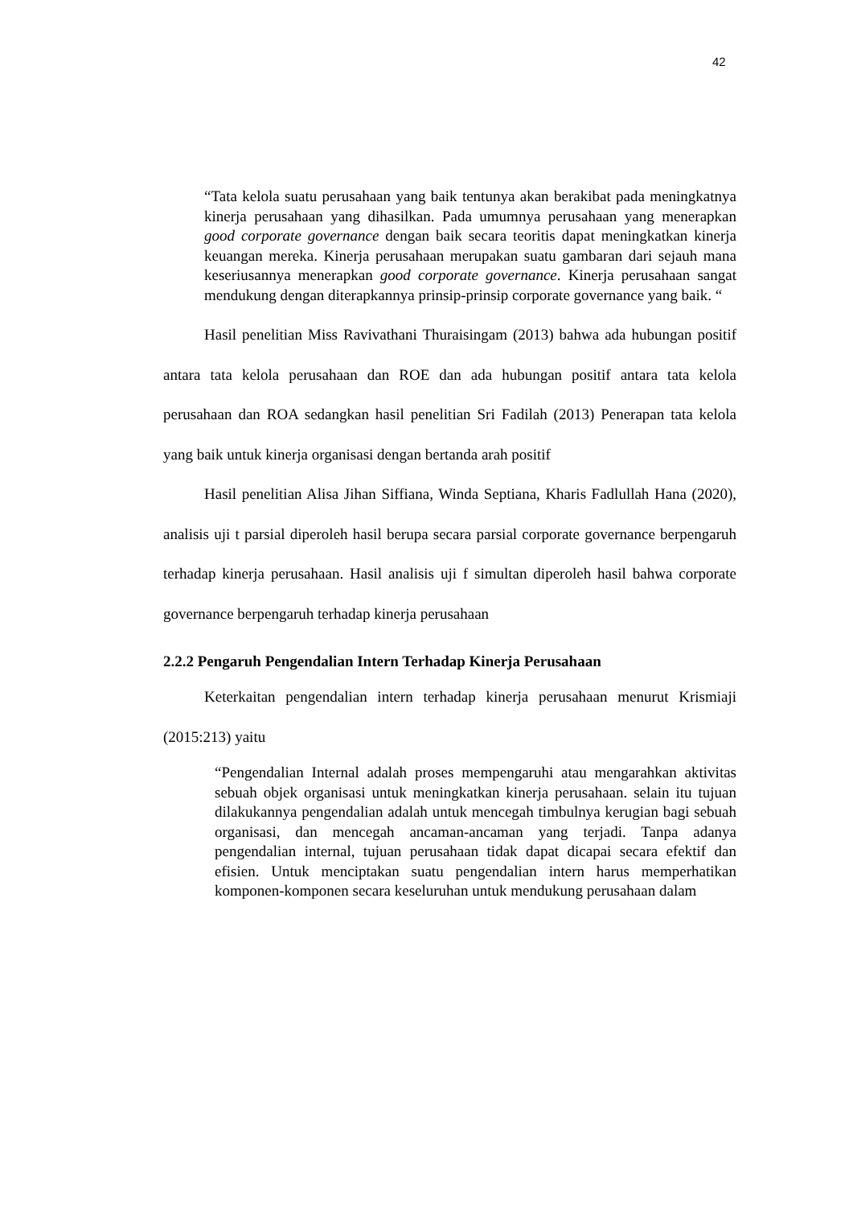42
“Tata kelola suatu perusahaan yang baik tentunya akan berakibat pada meningkatnya kinerja perusahaan yang dihasilkan. Pada umumnya perusahaan yang menerapkan good corporate governance dengan baik secara teoritis dapat meningkatkan kinerja keuangan mereka. Kinerja perusahaan merupakan suatu gambaran dari sejauh mana keseriusannya menerapkan good corporate governance. Kinerja perusahaan sangat mendukung dengan diterapkannya prinsip-prinsip corporate governance yang baik. “
Hasil penelitian Miss Ravivathani Thuraisingam (2013) bahwa ada hubungan positif antara tata kelola perusahaan dan ROE dan ada hubungan positif antara tata kelola perusahaan dan ROA sedangkan hasil penelitian Sri Fadilah (2013) Penerapan tata kelola yang baik untuk kinerja organisasi dengan bertanda arah positif
Hasil penelitian Alisa Jihan Siffiana, Winda Septiana, Kharis Fadlullah Hana (2020), analisis uji t parsial diperoleh hasil berupa secara parsial corporate governance berpengaruh terhadap kinerja perusahaan. Hasil analisis uji f simultan diperoleh hasil bahwa corporate governance berpengaruh terhadap kinerja perusahaan
2.2.2 Pengaruh Pengendalian Intern Terhadap Kinerja Perusahaan
Keterkaitan pengendalian intern terhadap kinerja perusahaan menurut Krismiaji (2015:213) yaitu
“Pengendalian Internal adalah proses mempengaruhi atau mengarahkan aktivitas sebuah objek organisasi untuk meningkatkan kinerja perusahaan. selain itu tujuan dilakukannya pengendalian adalah untuk mencegah timbulnya kerugian bagi sebuah organisasi, dan mencegah ancaman-ancaman yang terjadi. Tanpa adanya pengendalian internal, tujuan perusahaan tidak dapat dicapai secara efektif dan efisien. Untuk menciptakan suatu pengendalian intern harus memperhatikan komponen-komponen secara keseluruhan untuk mendukung perusahaan dalam